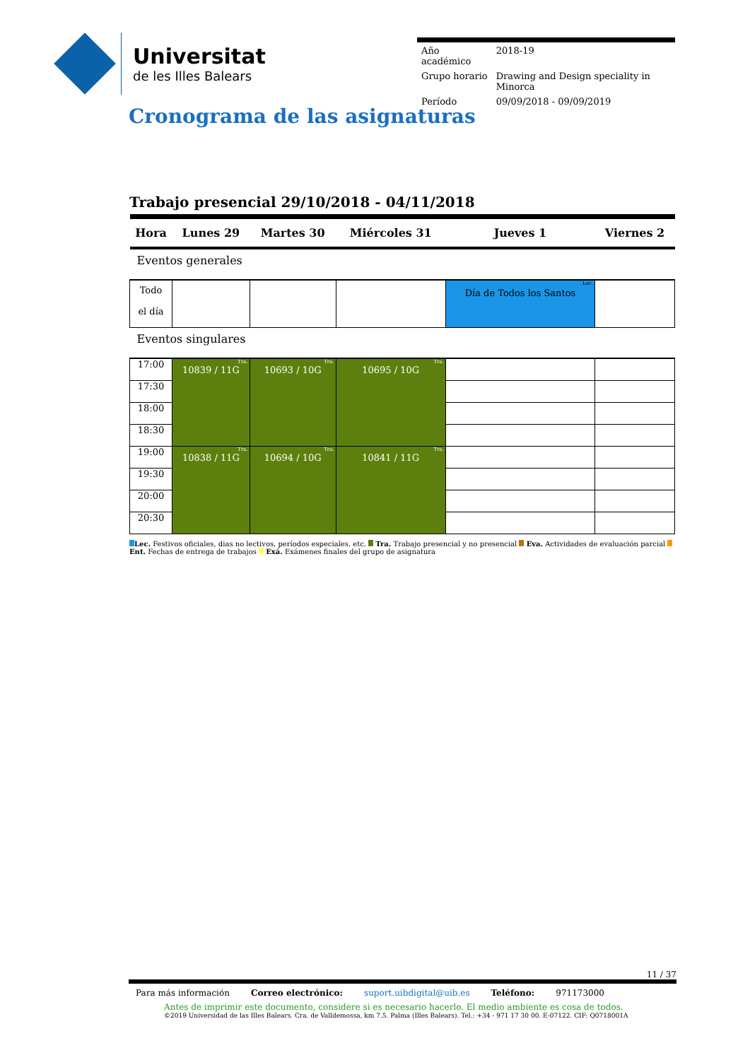Universitat
de les Illes Balears
| Año académico | 2018-19 |
| Grupo horario | Drawing and Design speciality in Minorca |
| Período | 09/09/2018 - 09/09/2019 |
Cronograma de las asignaturas
Trabajo presencial 29/10/2018 - 04/11/2018
| Hora | Lunes 29 | Martes 30 | Miércoles 31 | Jueves 1 | Viernes 2 |
| --- | --- | --- | --- | --- | --- |
| Eventos generales | | | | | |
| Todo el día | | | | Lec. Día de Todos los Santos | |
| Eventos singulares | | | | | |
| 17:00 | Tra. 10839 / 11G | Tra. 10693 / 10G | Tra. 10695 / 10G | | |
| 17:30 | | | | | |
| 18:00 | | | | | |
| 18:30 | | | | | |
| 19:00 | Tra. 10838 / 11G | Tra. 10694 / 10G | Tra. 10841 / 11G | | |
| 19:30 | | | | | |
| 20:00 | | | | | |
| 20:30 | | | | | |
Lec. Festivos oficiales, dias no lectivos, períodos especiales, etc. Tra. Trabajo presencial y no presencial Eva. Actividades de evaluación parcial Ent. Fechas de entrega de trabajos Exá. Exámenes finales del grupo de asignatura
11 / 37
Para más información Correo electrónico: suport.uibdigital@uib.es Teléfono: 971173000
Antes de imprimir este documento, considere si es necesario hacerlo. El medio ambiente es cosa de todos.
©2019 Universidad de las Illes Balears. Cra. de Valldemossa, km 7.5. Palma (Illes Balears). Tel.: +34 - 971 17 30 00. E-07122. CIF: Q0718001A